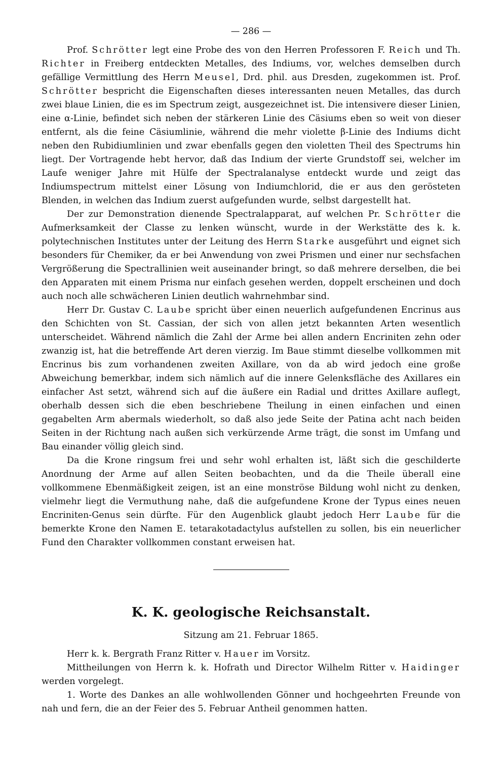— 286 —
Prof. Schrötter legt eine Probe des von den Herren Professoren F. Reich und Th. Richter in Freiberg entdeckten Metalles, des Indiums, vor, welches demselben durch gefällige Vermittlung des Herrn Meusel, Drd. phil. aus Dresden, zugekommen ist. Prof. Schrötter bespricht die Eigenschaften dieses interessanten neuen Metalles, das durch zwei blaue Linien, die es im Spectrum zeigt, ausgezeichnet ist. Die intensivere dieser Linien, eine α-Linie, befindet sich neben der stärkeren Linie des Cäsiums eben so weit von dieser entfernt, als die feine Cäsiumlinie, während die mehr violette β-Linie des Indiums dicht neben den Rubidiumlinien und zwar ebenfalls gegen den violetten Theil des Spectrums hin liegt. Der Vortragende hebt hervor, daß das Indium der vierte Grundstoff sei, welcher im Laufe weniger Jahre mit Hülfe der Spectralanalyse entdeckt wurde und zeigt das Indiumspectrum mittelst einer Lösung von Indiumchlorid, die er aus den gerösteten Blenden, in welchen das Indium zuerst aufgefunden wurde, selbst dargestellt hat.
Der zur Demonstration dienende Spectralapparat, auf welchen Pr. Schrötter die Aufmerksamkeit der Classe zu lenken wünscht, wurde in der Werkstätte des k. k. polytechnischen Institutes unter der Leitung des Herrn Starke ausgeführt und eignet sich besonders für Chemiker, da er bei Anwendung von zwei Prismen und einer nur sechsfachen Vergrößerung die Spectrallinien weit auseinander bringt, so daß mehrere derselben, die bei den Apparaten mit einem Prisma nur einfach gesehen werden, doppelt erscheinen und doch auch noch alle schwächeren Linien deutlich wahrnehmbar sind.
Herr Dr. Gustav C. Laube spricht über einen neuerlich aufgefundenen Encrinus aus den Schichten von St. Cassian, der sich von allen jetzt bekannten Arten wesentlich unterscheidet. Während nämlich die Zahl der Arme bei allen andern Encriniten zehn oder zwanzig ist, hat die betreffende Art deren vierzig. Im Baue stimmt dieselbe vollkommen mit Encrinus bis zum vorhandenen zweiten Axillare, von da ab wird jedoch eine große Abweichung bemerkbar, indem sich nämlich auf die innere Gelenksfläche des Axillares ein einfacher Ast setzt, während sich auf die äußere ein Radial und drittes Axillare auflegt, oberhalb dessen sich die eben beschriebene Theilung in einen einfachen und einen gegabelten Arm abermals wiederholt, so daß also jede Seite der Patina acht nach beiden Seiten in der Richtung nach außen sich verkürzende Arme trägt, die sonst im Umfang und Bau einander völlig gleich sind.
Da die Krone ringsum frei und sehr wohl erhalten ist, läßt sich die geschilderte Anordnung der Arme auf allen Seiten beobachten, und da die Theile überall eine vollkommene Ebenmäßigkeit zeigen, ist an eine monströse Bildung wohl nicht zu denken, vielmehr liegt die Vermuthung nahe, daß die aufgefundene Krone der Typus eines neuen Encriniten-Genus sein dürfte. Für den Augenblick glaubt jedoch Herr Laube für die bemerkte Krone den Namen E. tetarakotadactylus aufstellen zu sollen, bis ein neuerlicher Fund den Charakter vollkommen constant erweisen hat.
K. K. geologische Reichsanstalt.
Sitzung am 21. Februar 1865.
Herr k. k. Bergrath Franz Ritter v. Hauer im Vorsitz.
Mittheilungen von Herrn k. k. Hofrath und Director Wilhelm Ritter v. Haidinger werden vorgelegt.
1. Worte des Dankes an alle wohlwollenden Gönner und hochgeehrten Freunde von nah und fern, die an der Feier des 5. Februar Antheil genommen hatten.